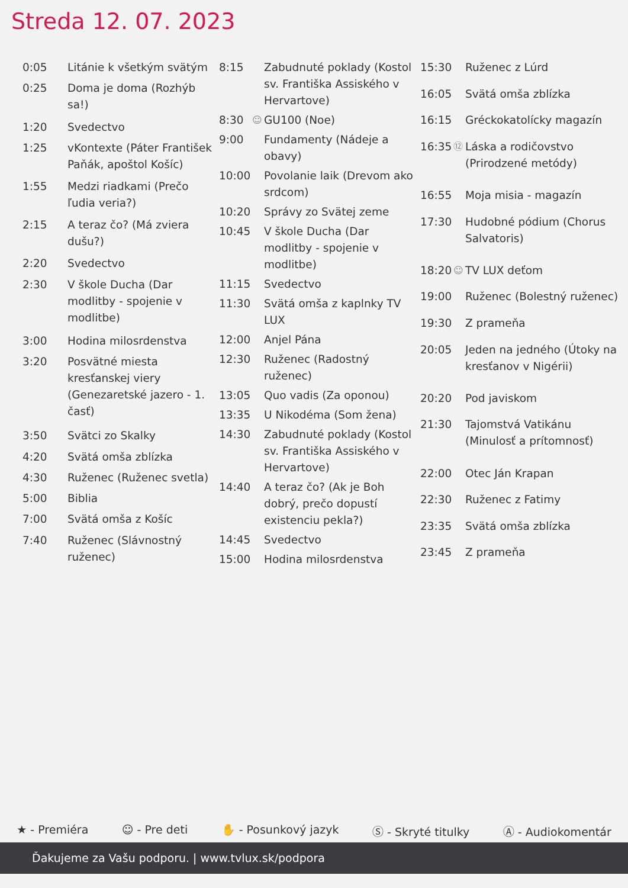Streda 12. 07. 2023
| 0:05 | | Litánie k všetkým svätým |
| 0:25 | | Doma je doma (Rozhýb sa!) |
| 1:20 | | Svedectvo |
| 1:25 | | vKontexte (Páter František Paňák, apoštol Košíc) |
| 1:55 | | Medzi riadkami (Prečo ľudia veria?) |
| 2:15 | | A teraz čo? (Má zviera dušu?) |
| 2:20 | | Svedectvo |
| 2:30 | | V škole Ducha (Dar modlitby - spojenie v modlitbe) |
| 3:00 | | Hodina milosrdenstva |
| 3:20 | | Posvätné miesta kresťanskej viery (Genezaretské jazero - 1. časť) |
| 3:50 | | Svätci zo Skalky |
| 4:20 | | Svätá omša zblízka |
| 4:30 | | Ruženec (Ruženec svetla) |
| 5:00 | | Biblia |
| 7:00 | | Svätá omša z Košíc |
| 7:40 | | Ruženec (Slávnostný ruženec) |
| 8:15 | | Zabudnuté poklady (Kostol sv. Františka Assiského v Hervartove) |
| 8:30 | ☺ | GU100 (Noe) |
| 9:00 | | Fundamenty (Nádeje a obavy) |
| 10:00 | | Povolanie laik (Drevom ako srdcom) |
| 10:20 | | Správy zo Svätej zeme |
| 10:45 | | V škole Ducha (Dar modlitby - spojenie v modlitbe) |
| 11:15 | | Svedectvo |
| 11:30 | | Svätá omša z kaplnky TV LUX |
| 12:00 | | Anjel Pána |
| 12:30 | | Ruženec (Radostný ruženec) |
| 13:05 | | Quo vadis (Za oponou) |
| 13:35 | | U Nikodéma (Som žena) |
| 14:30 | | Zabudnuté poklady (Kostol sv. Františka Assiského v Hervartove) |
| 14:40 | | A teraz čo? (Ak je Boh dobrý, prečo dopustí existenciu pekla?) |
| 14:45 | | Svedectvo |
| 15:00 | | Hodina milosrdenstva |
| 15:30 | | Ruženec z Lúrd |
| 16:05 | | Svätá omša zblízka |
| 16:15 | | Gréckokatolícky magazín |
| 16:35 | ⑫ | Láska a rodičovstvo (Prirodzené metódy) |
| 16:55 | | Moja misia - magazín |
| 17:30 | | Hudobné pódium (Chorus Salvatoris) |
| 18:20 | ☺ | TV LUX deťom |
| 19:00 | | Ruženec (Bolestný ruženec) |
| 19:30 | | Z prameňa |
| 20:05 | | Jeden na jedného (Útoky na kresťanov v Nigérii) |
| 20:20 | | Pod javiskom |
| 21:30 | | Tajomstvá Vatikánu (Minulosť a prítomnosť) |
| 22:00 | | Otec Ján Krapan |
| 22:30 | | Ruženec z Fatimy |
| 23:35 | | Svätá omša zblízka |
| 23:45 | | Z prameňa |
★ - Premiéra ☺ - Pre deti ✋ - Posunkový jazyk Ⓢ - Skryté titulky Ⓐ - Audiokomentár
Ďakujeme za Vašu podporu. | www.tvlux.sk/podpora